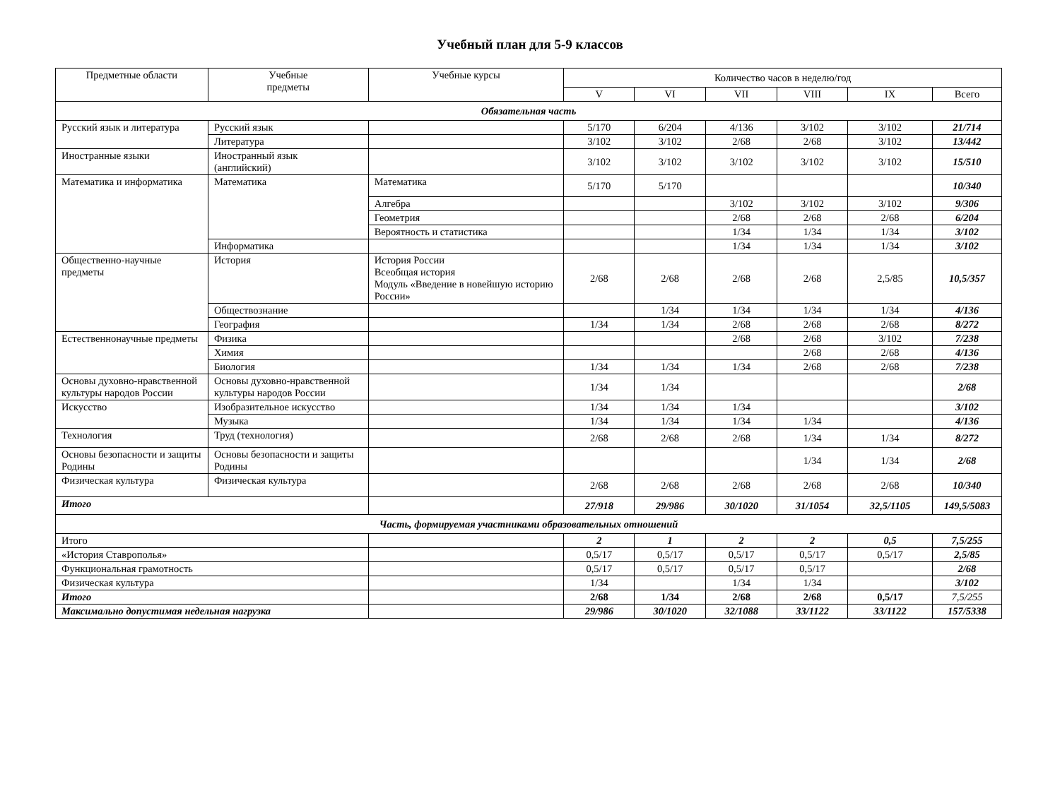Учебный план для 5-9 классов
| Предметные области | Учебные предметы | Учебные курсы | Количество часов в неделю/год | | | | | |
| --- | --- | --- | --- | --- | --- | --- | --- | --- |
| | | | V | VI | VII | VIII | IX | Всего |
| Обязательная часть | | | | | | | | |
| Русский язык и литература | Русский язык | | 5/170 | 6/204 | 4/136 | 3/102 | 3/102 | 21/714 |
| | Литература | | 3/102 | 3/102 | 2/68 | 2/68 | 3/102 | 13/442 |
| Иностранные языки | Иностранный язык (английский) | | 3/102 | 3/102 | 3/102 | 3/102 | 3/102 | 15/510 |
| Математика и информатика | Математика | Математика | 5/170 | 5/170 | | | | 10/340 |
| | | Алгебра | | | 3/102 | 3/102 | 3/102 | 9/306 |
| | | Геометрия | | | 2/68 | 2/68 | 2/68 | 6/204 |
| | | Вероятность и статистика | | | 1/34 | 1/34 | 1/34 | 3/102 |
| | Информатика | | | | 1/34 | 1/34 | 1/34 | 3/102 |
| Общественно-научные предметы | История | История России Всеобщая история Модуль «Введение в новейшую историю России» | 2/68 | 2/68 | 2/68 | 2/68 | 2,5/85 | 10,5/357 |
| | Обществознание | | | 1/34 | 1/34 | 1/34 | 1/34 | 4/136 |
| | География | | 1/34 | 1/34 | 2/68 | 2/68 | 2/68 | 8/272 |
| Естественнонаучные предметы | Физика | | | | 2/68 | 2/68 | 3/102 | 7/238 |
| | Химия | | | | | 2/68 | 2/68 | 4/136 |
| | Биология | | 1/34 | 1/34 | 1/34 | 2/68 | 2/68 | 7/238 |
| Основы духовно-нравственной культуры народов России | Основы духовно-нравственной культуры народов России | | 1/34 | 1/34 | | | | 2/68 |
| Искусство | Изобразительное искусство | | 1/34 | 1/34 | 1/34 | | | 3/102 |
| | Музыка | | 1/34 | 1/34 | 1/34 | 1/34 | | 4/136 |
| Технология | Труд (технология) | | 2/68 | 2/68 | 2/68 | 1/34 | 1/34 | 8/272 |
| Основы безопасности и защиты Родины | Основы безопасности и защиты Родины | | | | | 1/34 | 1/34 | 2/68 |
| Физическая культура | Физическая культура | | 2/68 | 2/68 | 2/68 | 2/68 | 2/68 | 10/340 |
| Итого | | | 27/918 | 29/986 | 30/1020 | 31/1054 | 32,5/1105 | 149,5/5083 |
| Часть, формируемая участниками образовательных отношений | | | | | | | | |
| Итого | | | 2 | 1 | 2 | 2 | 0,5 | 7,5/255 |
| «История Ставрополья» | | | 0,5/17 | 0,5/17 | 0,5/17 | 0,5/17 | 0,5/17 | 2,5/85 |
| Функциональная грамотность | | | 0,5/17 | 0,5/17 | 0,5/17 | 0,5/17 | | 2/68 |
| Физическая культура | | | 1/34 | | 1/34 | 1/34 | | 3/102 |
| Итого | | | 2/68 | 1/34 | 2/68 | 2/68 | 0,5/17 | 7,5/255 |
| Максимально допустимая недельная нагрузка | | | 29/986 | 30/1020 | 32/1088 | 33/1122 | 33/1122 | 157/5338 |